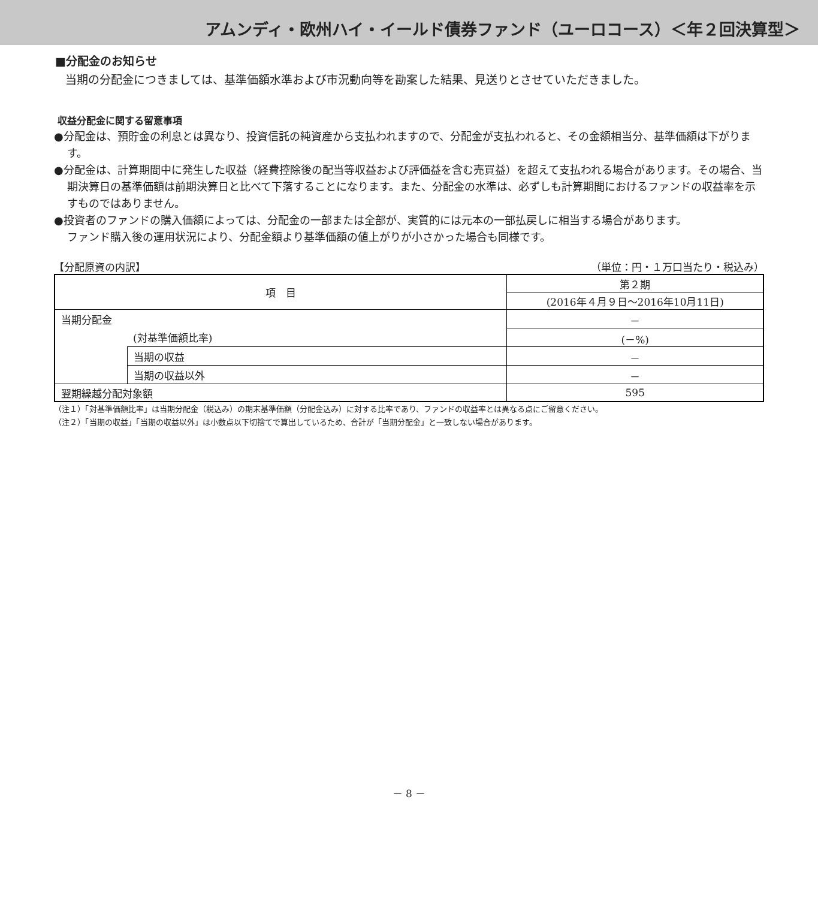アムンディ・欧州ハイ・イールド債券ファンド（ユーロコース）＜年２回決算型＞
■分配金のお知らせ
　当期の分配金につきましては、基準価額水準および市況動向等を勘案した結果、見送りとさせていただきました。
収益分配金に関する留意事項
●分配金は、預貯金の利息とは異なり、投資信託の純資産から支払われますので、分配金が支払われると、その金額相当分、基準価額は下がります。
●分配金は、計算期間中に発生した収益（経費控除後の配当等収益および評価益を含む売買益）を超えて支払われる場合があります。その場合、当期決算日の基準価額は前期決算日と比べて下落することになります。また、分配金の水準は、必ずしも計算期間におけるファンドの収益率を示すものではありません。
●投資者のファンドの購入価額によっては、分配金の一部または全部が、実質的には元本の一部払戻しに相当する場合があります。
ファンド購入後の運用状況により、分配金額より基準価額の値上がりが小さかった場合も同様です。
【分配原資の内訳】 （単位：円・１万口当たり・税込み）
| 項 目 | | 第２期 |
| | | (2016年４月９日～2016年10月11日) |
| 当期分配金 | | － |
| (対基準価額比率) | | (－%) |
| | 当期の収益 | － |
| | 当期の収益以外 | － |
| 翌期繰越分配対象額 | | 595 |
（注１）「対基準価額比率」は当期分配金（税込み）の期末基準価額（分配金込み）に対する比率であり、ファンドの収益率とは異なる点にご留意ください。
（注２）「当期の収益」「当期の収益以外」は小数点以下切捨てで算出しているため、合計が「当期分配金」と一致しない場合があります。
－ 8 －